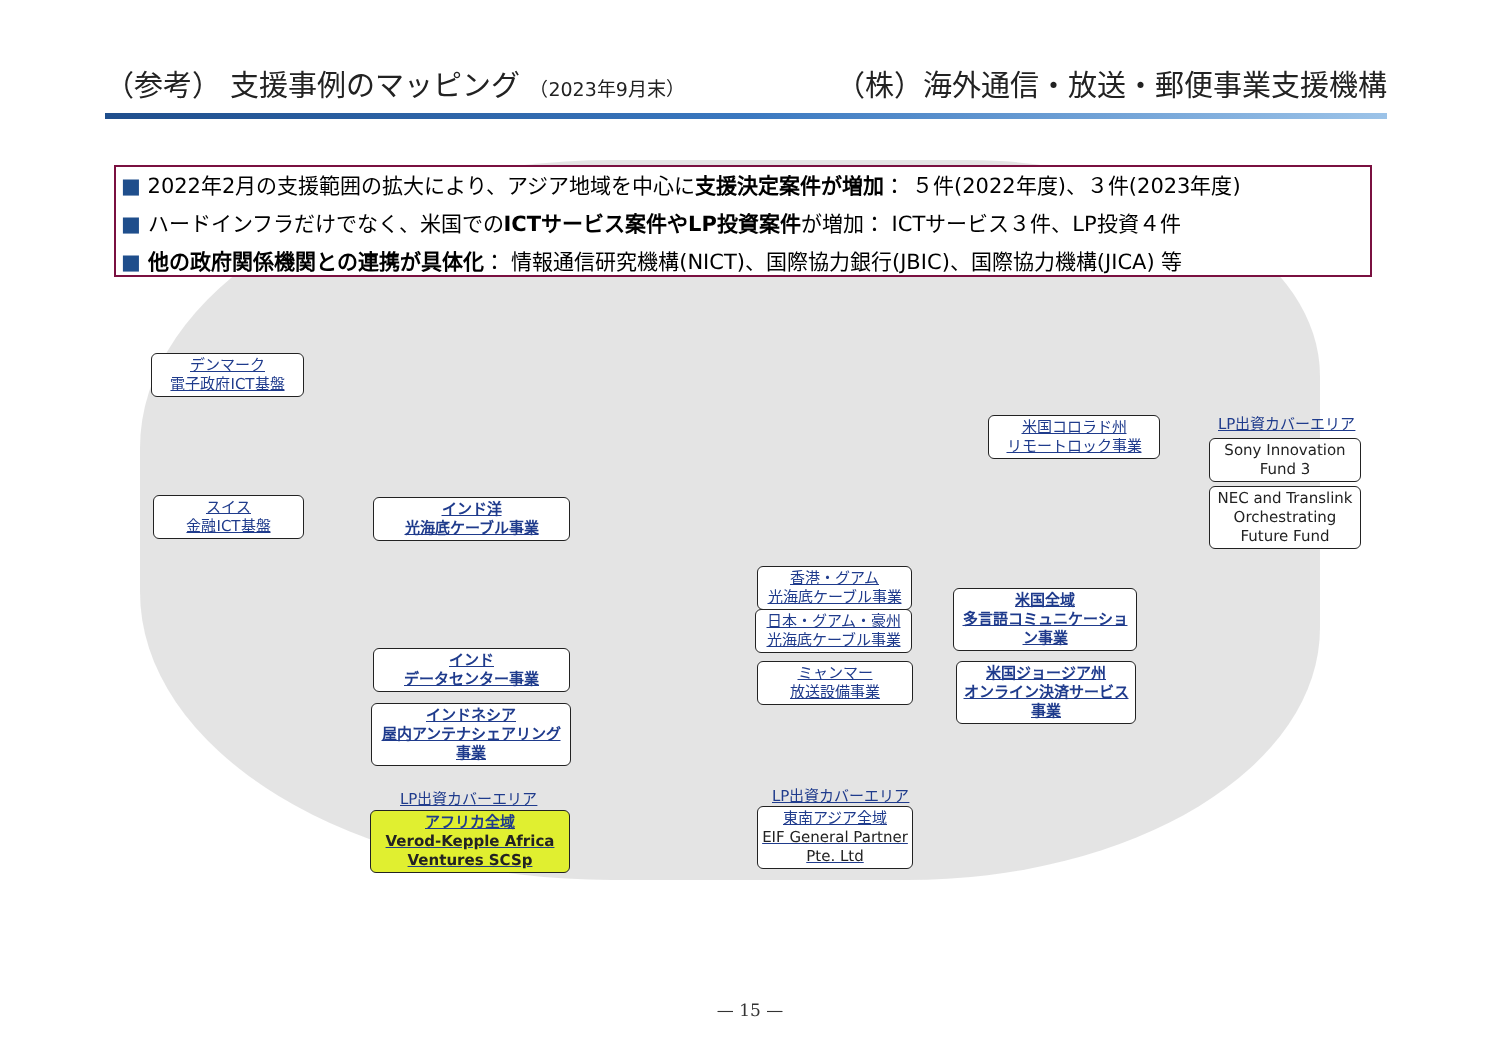（参考） 支援事例のマッピング （2023年9月末） （株）海外通信・放送・郵便事業支援機構
■ 2022年2月の支援範囲の拡大により、アジア地域を中心に支援決定案件が増加： ５件(2022年度)、３件(2023年度)
■ ハードインフラだけでなく、米国でのICTサービス案件やLP投資案件が増加： ICTサービス３件、LP投資４件
■ 他の政府関係機関との連携が具体化： 情報通信研究機構(NICT)、国際協力銀行(JBIC)、国際協力機構(JICA) 等
デンマーク
電子政府ICT基盤
スイス
金融ICT基盤
インド洋
光海底ケーブル事業
インド
データセンター事業
インドネシア
屋内アンテナシェアリング事業
LP出資カバーエリア
アフリカ全域
Verod-Kepple Africa Ventures SCSp
香港・グアム
光海底ケーブル事業
日本・グアム・豪州
光海底ケーブル事業
ミャンマー
放送設備事業
LP出資カバーエリア
東南アジア全域
EIF General Partner Pte. Ltd
米国コロラド州
リモートロック事業
米国全域
多言語コミュニケーション事業
米国ジョージア州
オンライン決済サービス事業
LP出資カバーエリア
Sony Innovation Fund 3
NEC and Translink Orchestrating Future Fund
— 15 —